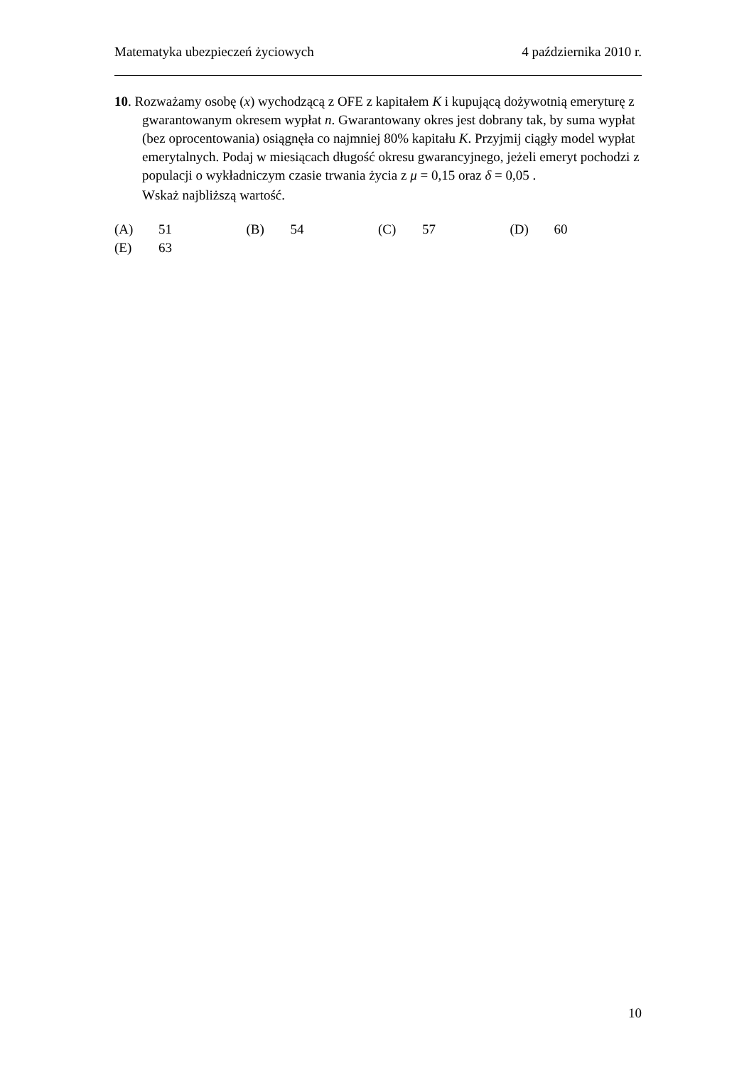Matematyka ubezpieczeń życiowych 4 października 2010 r.
10. Rozważamy osobę (x) wychodzącą z OFE z kapitałem K i kupującą dożywotnią emeryturę z gwarantowanym okresem wypłat n. Gwarantowany okres jest dobrany tak, by suma wypłat (bez oprocentowania) osiągnęła co najmniej 80% kapitału K. Przyjmij ciągły model wypłat emerytalnych. Podaj w miesiącach długość okresu gwarancyjnego, jeżeli emeryt pochodzi z populacji o wykładniczym czasie trwania życia z μ = 0,15 oraz δ = 0,05 .
Wskaż najbliższą wartość.
| (A) | 51 | (B) | 54 | (C) | 57 | (D) | 60 |
| (E) | 63 | | | | | | |
10